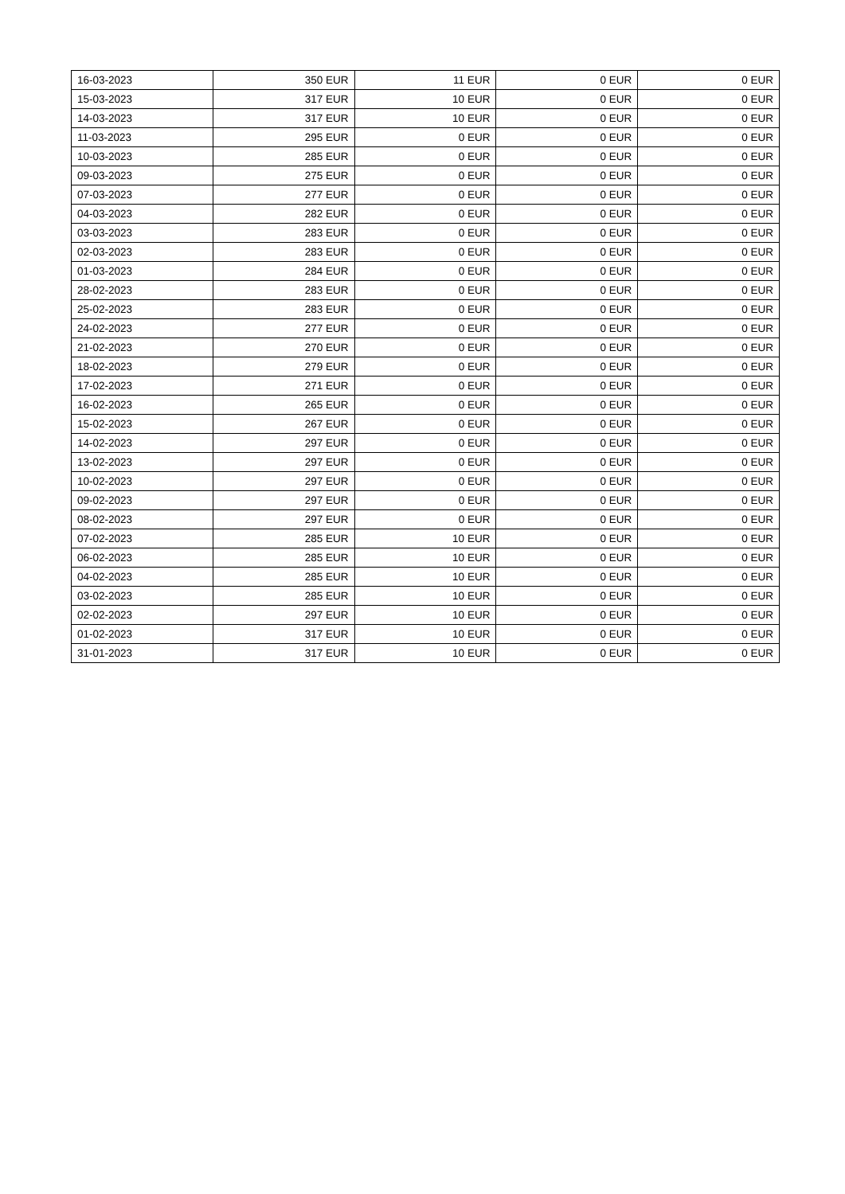| 16-03-2023 | 350 EUR | 11 EUR | 0 EUR | 0 EUR |
| 15-03-2023 | 317 EUR | 10 EUR | 0 EUR | 0 EUR |
| 14-03-2023 | 317 EUR | 10 EUR | 0 EUR | 0 EUR |
| 11-03-2023 | 295 EUR | 0 EUR | 0 EUR | 0 EUR |
| 10-03-2023 | 285 EUR | 0 EUR | 0 EUR | 0 EUR |
| 09-03-2023 | 275 EUR | 0 EUR | 0 EUR | 0 EUR |
| 07-03-2023 | 277 EUR | 0 EUR | 0 EUR | 0 EUR |
| 04-03-2023 | 282 EUR | 0 EUR | 0 EUR | 0 EUR |
| 03-03-2023 | 283 EUR | 0 EUR | 0 EUR | 0 EUR |
| 02-03-2023 | 283 EUR | 0 EUR | 0 EUR | 0 EUR |
| 01-03-2023 | 284 EUR | 0 EUR | 0 EUR | 0 EUR |
| 28-02-2023 | 283 EUR | 0 EUR | 0 EUR | 0 EUR |
| 25-02-2023 | 283 EUR | 0 EUR | 0 EUR | 0 EUR |
| 24-02-2023 | 277 EUR | 0 EUR | 0 EUR | 0 EUR |
| 21-02-2023 | 270 EUR | 0 EUR | 0 EUR | 0 EUR |
| 18-02-2023 | 279 EUR | 0 EUR | 0 EUR | 0 EUR |
| 17-02-2023 | 271 EUR | 0 EUR | 0 EUR | 0 EUR |
| 16-02-2023 | 265 EUR | 0 EUR | 0 EUR | 0 EUR |
| 15-02-2023 | 267 EUR | 0 EUR | 0 EUR | 0 EUR |
| 14-02-2023 | 297 EUR | 0 EUR | 0 EUR | 0 EUR |
| 13-02-2023 | 297 EUR | 0 EUR | 0 EUR | 0 EUR |
| 10-02-2023 | 297 EUR | 0 EUR | 0 EUR | 0 EUR |
| 09-02-2023 | 297 EUR | 0 EUR | 0 EUR | 0 EUR |
| 08-02-2023 | 297 EUR | 0 EUR | 0 EUR | 0 EUR |
| 07-02-2023 | 285 EUR | 10 EUR | 0 EUR | 0 EUR |
| 06-02-2023 | 285 EUR | 10 EUR | 0 EUR | 0 EUR |
| 04-02-2023 | 285 EUR | 10 EUR | 0 EUR | 0 EUR |
| 03-02-2023 | 285 EUR | 10 EUR | 0 EUR | 0 EUR |
| 02-02-2023 | 297 EUR | 10 EUR | 0 EUR | 0 EUR |
| 01-02-2023 | 317 EUR | 10 EUR | 0 EUR | 0 EUR |
| 31-01-2023 | 317 EUR | 10 EUR | 0 EUR | 0 EUR |